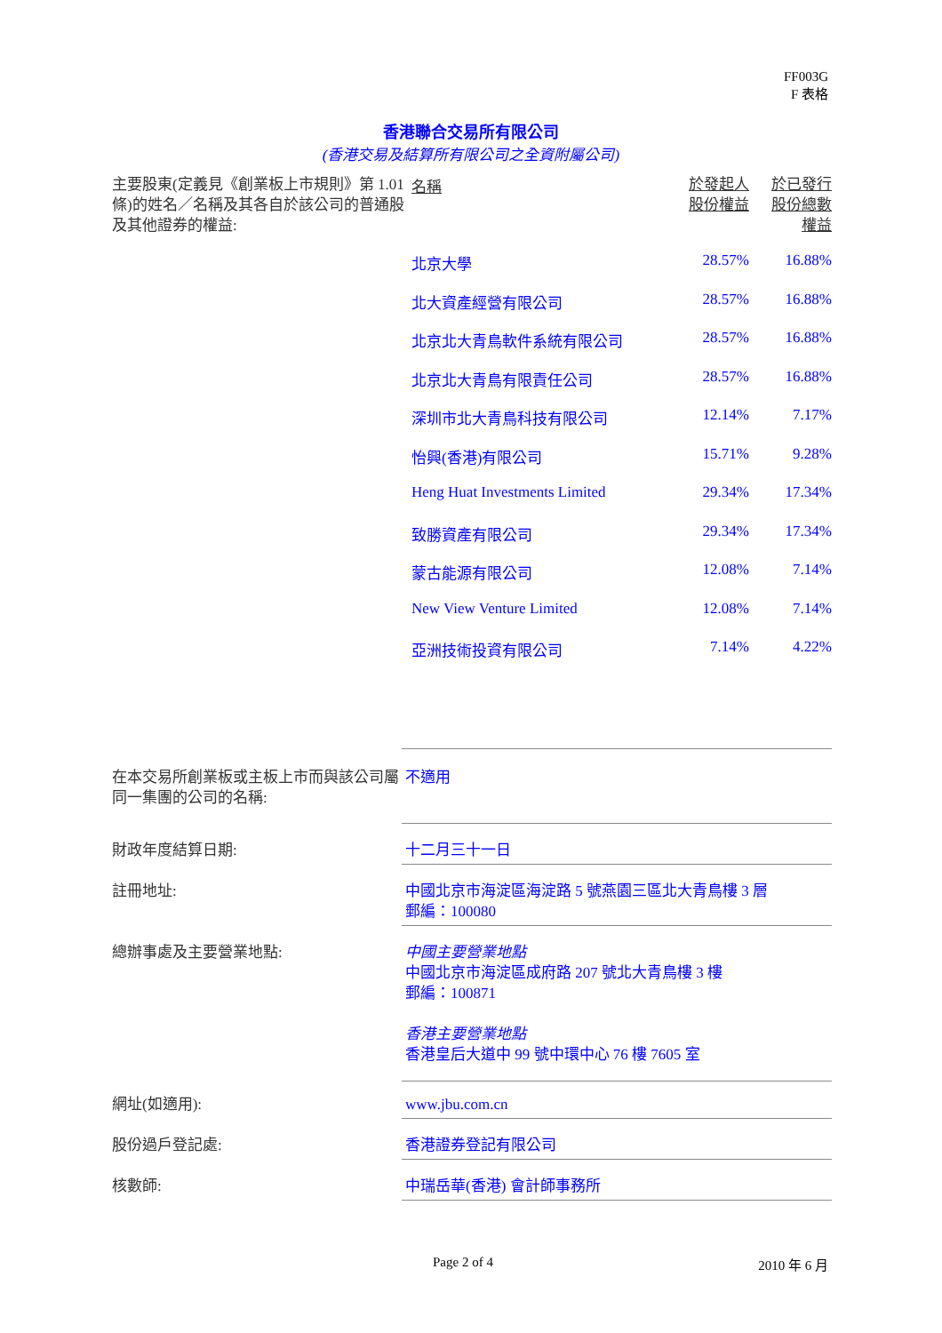FF003G
F 表格
香港聯合交易所有限公司
(香港交易及結算所有限公司之全資附屬公司)
| 主要股東(定義見《創業板上市規則》第 1.01 條)的姓名／名稱及其各自於該公司的普通股及其他證券的權益: | 名稱 | 於發起人 股份權益 | 於已發行 股份總數 權益 |
| | 北京大學 | 28.57% | 16.88% |
| | 北大資產經營有限公司 | 28.57% | 16.88% |
| | 北京北大青鳥軟件系統有限公司 | 28.57% | 16.88% |
| | 北京北大青鳥有限責任公司 | 28.57% | 16.88% |
| | 深圳市北大青鳥科技有限公司 | 12.14% | 7.17% |
| | 怡興(香港)有限公司 | 15.71% | 9.28% |
| | Heng Huat Investments Limited | 29.34% | 17.34% |
| | 致勝資產有限公司 | 29.34% | 17.34% |
| | 蒙古能源有限公司 | 12.08% | 7.14% |
| | New View Venture Limited | 12.08% | 7.14% |
| | 亞洲技術投資有限公司 | 7.14% | 4.22% |
| 在本交易所創業板或主板上市而與該公司屬同一集團的公司的名稱: | 不適用 |
| 財政年度結算日期: | 十二月三十一日 |
| 註冊地址: | 中國北京市海淀區海淀路 5 號燕園三區北大青鳥樓 3 層 郵編：100080 |
| 總辦事處及主要營業地點: | 中國主要營業地點 中國北京市海淀區成府路 207 號北大青鳥樓 3 樓 郵編：100871 香港主要營業地點 香港皇后大道中 99 號中環中心 76 樓 7605 室 |
| 網址(如適用): | www.jbu.com.cn |
| 股份過戶登記處: | 香港證券登記有限公司 |
| 核數師: | 中瑞岳華(香港) 會計師事務所 |
Page 2 of 4 2010 年 6 月